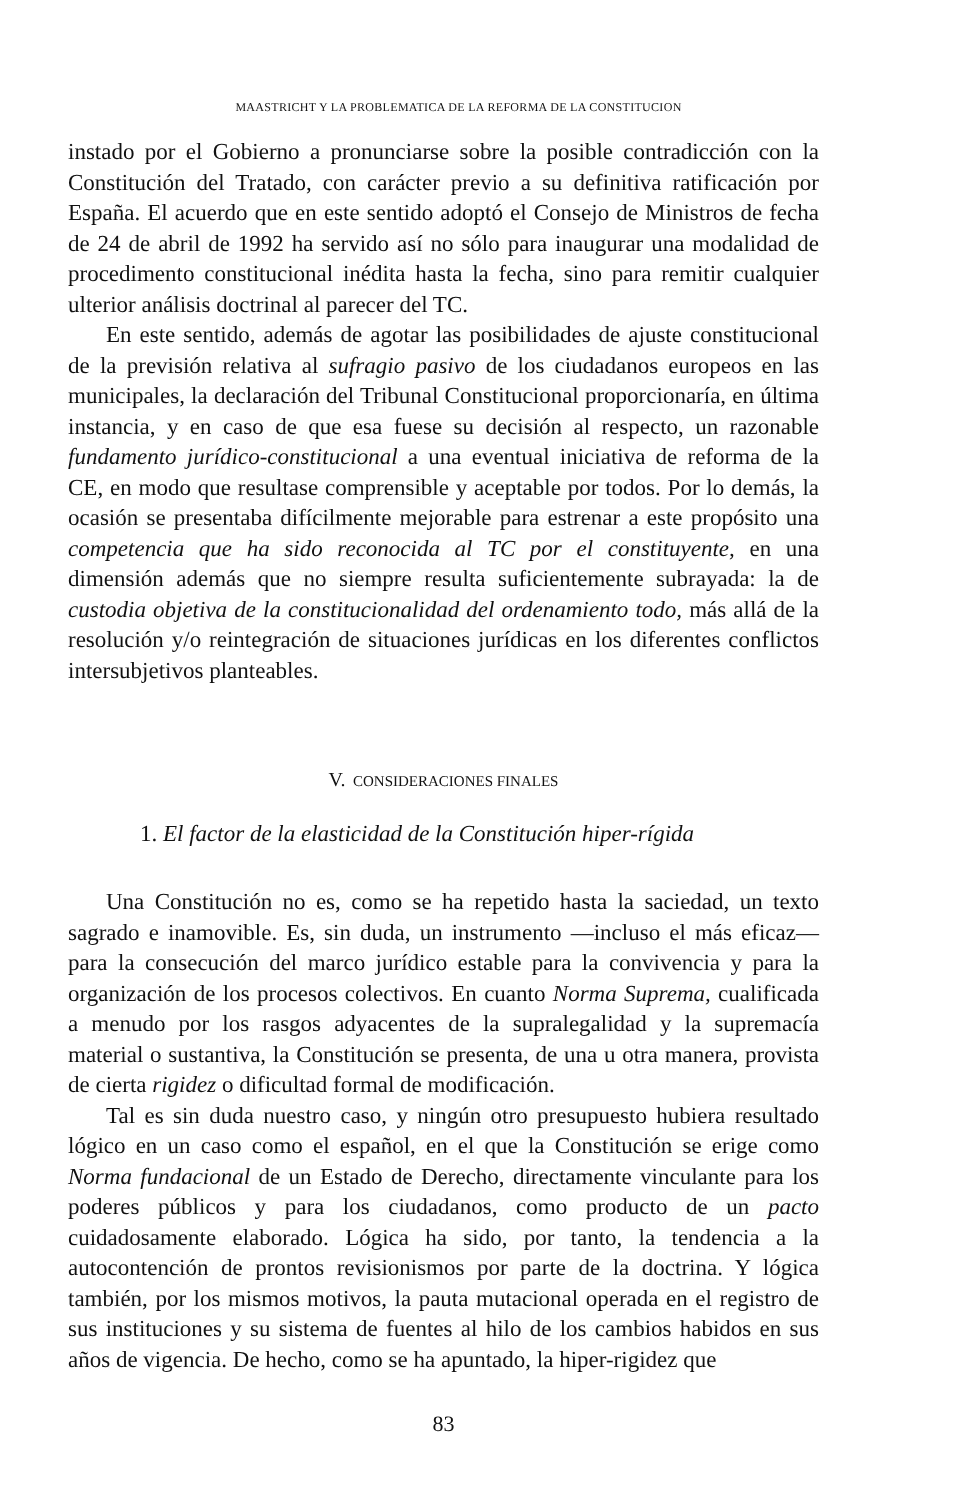MAASTRICHT Y LA PROBLEMATICA DE LA REFORMA DE LA CONSTITUCION
instado por el Gobierno a pronunciarse sobre la posible contradicción con la Constitución del Tratado, con carácter previo a su definitiva ratificación por España. El acuerdo que en este sentido adoptó el Consejo de Ministros de fecha de 24 de abril de 1992 ha servido así no sólo para inaugurar una modalidad de procedimento constitucional inédita hasta la fecha, sino para remitir cualquier ulterior análisis doctrinal al parecer del TC.
En este sentido, además de agotar las posibilidades de ajuste constitucional de la previsión relativa al sufragio pasivo de los ciudadanos europeos en las municipales, la declaración del Tribunal Constitucional proporcionaría, en última instancia, y en caso de que esa fuese su decisión al respecto, un razonable fundamento jurídico-constitucional a una eventual iniciativa de reforma de la CE, en modo que resultase comprensible y aceptable por todos. Por lo demás, la ocasión se presentaba difícilmente mejorable para estrenar a este propósito una competencia que ha sido reconocida al TC por el constituyente, en una dimensión además que no siempre resulta suficientemente subrayada: la de custodia objetiva de la constitucionalidad del ordenamiento todo, más allá de la resolución y/o reintegración de situaciones jurídicas en los diferentes conflictos intersubjetivos planteables.
V. CONSIDERACIONES FINALES
1. El factor de la elasticidad de la Constitución hiper-rígida
Una Constitución no es, como se ha repetido hasta la saciedad, un texto sagrado e inamovible. Es, sin duda, un instrumento —incluso el más eficaz— para la consecución del marco jurídico estable para la convivencia y para la organización de los procesos colectivos. En cuanto Norma Suprema, cualificada a menudo por los rasgos adyacentes de la supralegalidad y la supremacía material o sustantiva, la Constitución se presenta, de una u otra manera, provista de cierta rigidez o dificultad formal de modificación.
Tal es sin duda nuestro caso, y ningún otro presupuesto hubiera resultado lógico en un caso como el español, en el que la Constitución se erige como Norma fundacional de un Estado de Derecho, directamente vinculante para los poderes públicos y para los ciudadanos, como producto de un pacto cuidadosamente elaborado. Lógica ha sido, por tanto, la tendencia a la autocontención de prontos revisionismos por parte de la doctrina. Y lógica también, por los mismos motivos, la pauta mutacional operada en el registro de sus instituciones y su sistema de fuentes al hilo de los cambios habidos en sus años de vigencia. De hecho, como se ha apuntado, la hiper-rigidez que
83